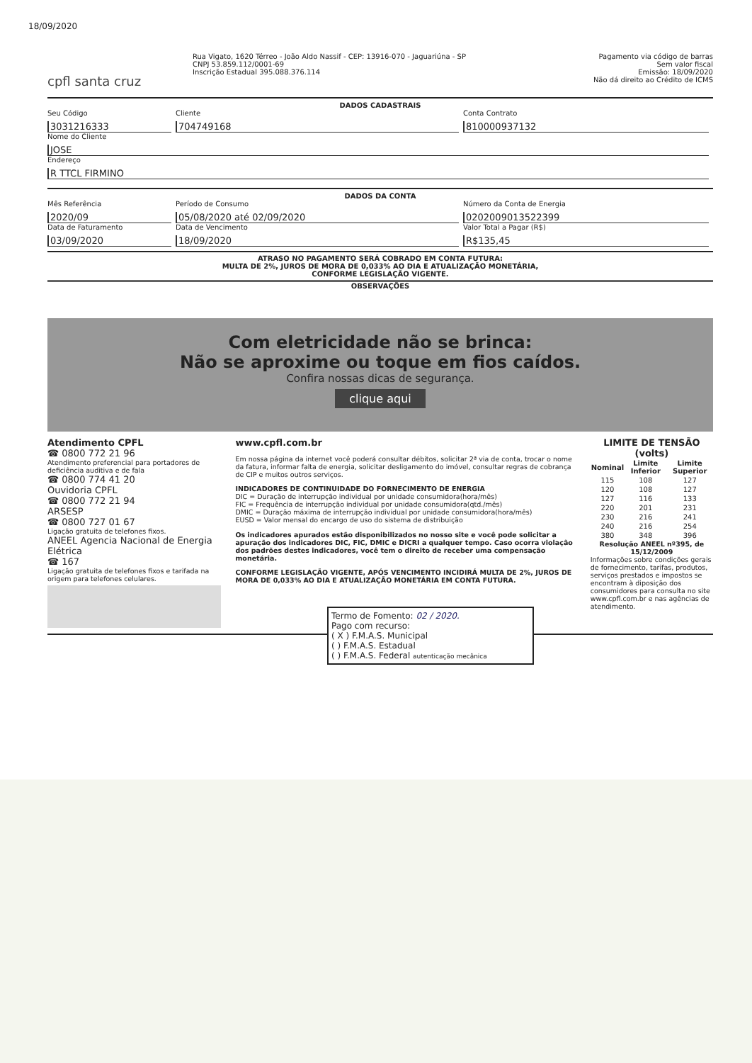18/09/2020
cpfl santa cruz
Rua Vigato, 1620 Térreo - João Aldo Nassif - CEP: 13916-070 - Jaguariúna - SP
CNPJ 53.859.112/0001-69
Inscrição Estadual 395.088.376.114
Pagamento via código de barras
Sem valor fiscal
Emissão: 18/09/2020
Não dá direito ao Crédito de ICMS
DADOS CADASTRAIS
Seu Código
3031216333
Cliente
704749168
Conta Contrato
810000937132
Nome do Cliente
JOSE
Endereço
R TTCL FIRMINO
DADOS DA CONTA
Mês Referência
2020/09
Período de Consumo
05/08/2020 até 02/09/2020
Número da Conta de Energia
0202009013522399
Data de Faturamento
03/09/2020
Data de Vencimento
18/09/2020
Valor Total a Pagar (R$)
R$135,45
ATRASO NO PAGAMENTO SERÁ COBRADO EM CONTA FUTURA:
MULTA DE 2%, JUROS DE MORA DE 0,033% AO DIA E ATUALIZAÇÃO MONETÁRIA,
CONFORME LEGISLAÇÃO VIGENTE.
OBSERVAÇÕES
Com eletricidade não se brinca:
Não se aproxime ou toque em fios caídos.
Confira nossas dicas de segurança.
clique aqui
Atendimento CPFL
☎ 0800 772 21 96
Atendimento preferencial para portadores de deficiência auditiva e de fala
☎ 0800 774 41 20
Ouvidoria CPFL
☎ 0800 772 21 94
ARSESP
☎ 0800 727 01 67
Ligação gratuita de telefones fixos.
ANEEL Agencia Nacional de Energia Elétrica
☎ 167
Ligação gratuita de telefones fixos e tarifada na origem para telefones celulares.
www.cpfl.com.br
Em nossa página da internet você poderá consultar débitos, solicitar 2ª via de conta, trocar o nome da fatura, informar falta de energia, solicitar desligamento do imóvel, consultar regras de cobrança de CIP e muitos outros serviços.
INDICADORES DE CONTINUIDADE DO FORNECIMENTO DE ENERGIA
DIC = Duração de interrupção individual por unidade consumidora(hora/mês)
FIC = Frequência de interrupção individual por unidade consumidora(qtd./mês)
DMIC = Duração máxima de interrupção individual por unidade consumidora(hora/mês)
EUSD = Valor mensal do encargo de uso do sistema de distribuição
Os indicadores apurados estão disponibilizados no nosso site e você pode solicitar a apuração dos indicadores DIC, FIC, DMIC e DICRI a qualquer tempo. Caso ocorra violação dos padrões destes indicadores, você tem o direito de receber uma compensação monetária.
CONFORME LEGISLAÇÃO VIGENTE, APÓS VENCIMENTO INCIDIRÁ MULTA DE 2%, JUROS DE MORA DE 0,033% AO DIA E ATUALIZAÇÃO MONETÁRIA EM CONTA FUTURA.
LIMITE DE TENSÃO (volts)
| Nominal | Limite Inferior | Limite Superior |
| --- | --- | --- |
| 115 | 108 | 127 |
| 120 | 108 | 127 |
| 127 | 116 | 133 |
| 220 | 201 | 231 |
| 230 | 216 | 241 |
| 240 | 216 | 254 |
| 380 | 348 | 396 |
Resolução ANEEL nº395, de 15/12/2009
Informações sobre condições gerais de fornecimento, tarifas, produtos, serviços prestados e impostos se encontram à diposição dos consumidores para consulta no site www.cpfl.com.br e nas agências de atendimento.
Termo de Fomento: 02 / 2020.
Pago com recurso:
( X ) F.M.A.S. Municipal
( ) F.M.A.S. Estadual
( ) F.M.A.S. Federal autenticação mecânica